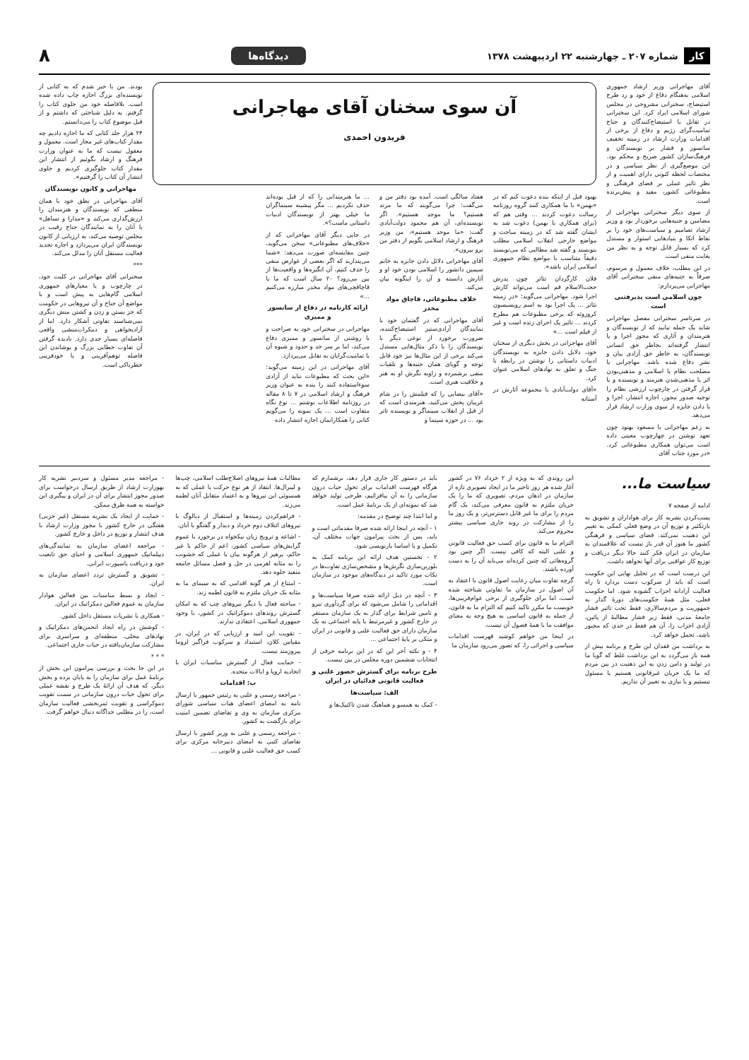کار شماره ۲۰۷ ـ چهارشنبه ۲۲ اردیبهشت ۱۳۷۸
دیدگاه‌ها
۸
آقای مهاجرانی وزیر ارشاد جمهوری اسلامی به‌هنگام دفاع از خود و رد طرح استیضاح، سخنرانی مشروحی در مجلس شورای اسلامی ایراد کرد. این سخنرانی در تقابل با استیضاح‌کنندگان و جناح تمامیت‌گرای رژیم و دفاع از برخی از اقدامات وزارت ارشاد در زمینه تخفیف سانسور و فشار بر نویسندگان و فرهنگ‌سازان کشور صریح و محکم بود. این موضع‌گیری از نظر سیاسی و در مختصات لحظه کنونی دارای اهمیت و از نظر تاثیر عملی بر فضای فرهنگی و مطبوعاتی کشور، مفید و پیش‌برنده است.
از سوی دیگر سخنرانی مهاجرانی از مضامین و جنبه‌هایی برخوردار بود و وزیر ارشاد تصامیم و سیاست‌های خود را بر نقاط اتکا و بنیادهایی استوار و مستدل کرد که بسیار قابل توجه و به نظر من بغایت منفی است.
در این مطلب، خلاف معمول و مرسوم، صرفاً به جنبه‌های منفی سخنرانی آقای مهاجرانی می‌پردازم:
چون اسلامی است پذیرفتنی است
در سرتاسر سخنرانی مفصل مهاجرانی شاید یک جمله نیابید که از نویسندگان و هنرمندان و آثاری که مجوز اجرا و یا انتشار گرفته‌اند بخاطر حق انسانی نویسندگان، به خاطر حق آزادی بیان و نشر دفاع شده باشد. مهاجرانی یا مصلحت نظام یا اسلامی و مذهبی‌بودن اثر یا مذهبی‌شدن هنرمند و نویسنده و یا قرار گرفتن در چارچوب ارزشی نظام را توجیه صدور مجوز، اجازه انتشار، اجرا و یا دادن جایزه از سوی وزارت ارشاد قرار می‌دهد.
به زعم مهاجرانی با مسعود بهنود چون تعهد نوشتن در چهارچوب معینی داده است می‌توان همکاری مطبوعاتی کرد. «در مورد جناب آقای
آن سوی سخنان آقای مهاجرانی
فریدون احمدی
بودند. من با خبر شدم که به کتابی از نویسنده‌ای بزرگ اجازه چاپ داده شده است. بلافاصله خود من جلوی کتاب را گرفتم. به دلیل شناختی که داشتم و از قبل موضوع کتاب را می‌دانستم.
۲۴ هزار جلد کتابی که ما اجازه دادیم چه مقدار کتاب‌های غیر مجاز است. معمول و معقول نیست که ما به عنوان وزارت فرهنگ و ارشاد بگوئیم از انتشار این مقدار کتاب جلوگیری کردیم و جلوی انتشار آن کتاب را گرفتیم».
مهاجرانی و کانون نویسندگان
آقای مهاجرانی در نطق خود با همان منطقی که نویسندگان و هنرمندان را ارزش‌گذاری می‌کند و «مدارا و تساهل» با آنان را به نمایندگان جناح رقیب در مجلس توصیه می‌کند، به ارزیابی از کانون نویسندگان ایران می‌پردازد و اجازه تجدید فعالیت مستقل آنان را مدلل می‌کند.
***
سخنرانی آقای مهاجرانی در کلیت خود، در چارچوب و یا معیارهای جمهوری اسلامی گام‌هایی به پیش است و با مواضع آن جناح و آن نیروهایی در حکومت که جز بستن و زدن و کشتن منش دیگری نمی‌شناسند تفاوتی آشکار دارد. اما از آزادیخواهی و دمکرات‌منشی واقعی فاصله‌ای بسیار جدی دارد. نادیده گرفتن آن تفاوت خطایی بزرگ و پوشاندن این فاصله توهم‌آفرینی و یا خودفریبی خطرناکی است.
بهنود قبل از اینکه بنده دعوت کنم که در «بهمن» با ما همکاری کنند گروه روزنامه رسالت دعوت کردند ... وقتی هم که (برای همکاری با بهمن) دعوت شد به ایشان گفته شد که در زمینه مباحث و مواضع خارجی انقلاب اسلامی مطلب بنویسند و گفته شد مطالبی که می‌نویسند دقیقاً متناسب با مواضع نظام جمهوری اسلامی ایران باشد».
فلان کارگردان تئاتر چون پدرش حجت‌الاسلام قم است می‌تواند کارش اجرا شود. مهاجرانی می‌گوید: «در زمینه تئاتر ... یک اجرا بود به اسم رویسیسون کروزوئه که برخی مطبوعات هم مطرح کردند ... تاثیر یک اجرای زنده است و غیر از فیلم است ...»
آقای مهاجرانی در بخش دیگری از سخنان خود، دلایل دادن جایزه به نویسندگان ادبیات داستانی را نوشتن در رابطه با جنگ و تعلق به نهادهای اسلامی عنوان کرد.
«آقای دولت‌آبادی با مجموعه آثارش در آستانه
هفتاد سالگی است. آمده بود دفتر من و می‌گفت: چرا می‌گویند که ما مرتد هستیم؟ ما موحد هستیم». اگر نویسنده‌ای، آن هم محمود دولت‌آبادی گفت: «ما موحد هستیم»، من وزیر فرهنگ و ارشاد اسلامی بگویم از دفتر من برو بیرون».
آقای مهاجرانی دلائل دادن جایزه به خانم سیمین دانشور را اسلامی بودن خود او و آثارش دانسته و آن را اینگونه بیان می‌کند.
خلاف مطبوعاتی، قاچاق مواد مخدر
آقای مهاجرانی که در گفتمان خود با نمایندگان آزادی‌ستیز استیضاح‌کننده، ضرورت برخورد از نوعی دیگر با نویسندگان را با ذکر مثال‌هایی مستدل می‌کند برخی از این مثال‌ها نیز خود قابل توجه و گویای همان جنبه‌ها و تلقیات منفی برشمرده و زاویه نگرش او به هنر و خلاقیت هنری است.
«آقای بیضایی را که فیلمش را در شام غریبان پخش می‌کنید، هنرمندی است که از قبل از انقلاب سینماگر و نویسنده تاتر بود ... در حوزه سینما و
... ما هنرمندانی را که از قبل بوده‌اند حذف نکردیم ... مگر پیشینه سینماگران ما خیلی بهتر از نویسندگان ادبیات داستانی ماست؟».
در جایی دیگر آقای مهاجرانی که از «خلاف‌های مطبوعاتی» سخن می‌گوید، چنین مقایسه‌ای صورت می‌دهد: «شما می‌پندارید که اگر بعضی از عوارض منفی را حذف کنیم، آن انگیزه‌ها و واقعیت‌ها از بین می‌رود؟ ۲۰ سال است که ما با قاچاقچی‌های مواد مخدر مبارزه می‌کنیم ...»
ارائه کارنامه در دفاع از سانسور و ممیزی
مهاجرانی در سخنرانی خود به صراحت و با روشنی از سانسور و ممیزی دفاع می‌کند، اما بر سر حد و حدود و شیوه آن با تمامیت‌گرایان به تقابل می‌پردازد.
آقای مهاجرانی در این زمینه می‌گوید: «این بحث که مطبوعات نباید از آزادی سوءاستفاده کنند را بنده به عنوان وزیر فرهنگ و ارشاد اسلامی در ۷ تا ۸ مقاله در روزنامه اطلاعات نوشتم ... نوع نگاه متفاوت است ... یک نمونه را می‌گویم کتابی را همکارانمان اجازه انتشار داده
سیاست ما...
ادامه از صفحه ۷
پست‌کردن نشریه کار برای هواداران و تشویق به بازتکثیر و توزیع آن در وضع فعلی کمکی به تغییر این ذهنیت نمی‌کند. فضای سیاسی و فرهنگی کشور ما هنوز آن قدر باز نیست که علاقمندان به سازمان در ایران فکر کنند حالا دیگر دریافت و توزیع کار عواقبی برای آنها نخواهد داشت.
این درست است که در تحلیل نهایی این حکومت است که باید از سرکوب دست بردارد تا راه فعالیت آزادانه احزاب گشوده شود. اما حکومت فعلی، مثل همهٔ حکومت‌های دوره‌ٔ گذار به جمهوریت و مردم‌سالاری، فقط تحت تاثیر فشار جامعهٔ مدنی، فقط زیر فشار مطالبهٔ از پائین، آزادی احزاب را، آن هم فقط در حدی که مجبور باشد، تحمل خواهد کرد.
به برداشت من فقدان این طرح و برنامه بیش از همه باز می‌گردد به این برداشت غلط که گویا ما در تولید و دامن زدن به این ذهنیت در بین مردم که ما یک جریان غیرقانونی هستیم یا مسئول نیستیم و یا نیازی به تغییر آن نداریم.
این روندی که به ویژه از ۲ خرداد ۷۶ در کشور آغاز شده هر روز تاخیر ما در ایجاد تصویری تازه از سازمان در اذهان مردم، تصویری که ما را یک جریان ملتزم به قانون معرفی می‌کند، یک گام مردم را برای ما غیر قابل دسترس‌تر، و یک روز ما را از مشارکت در روند جاری سیاسی بیشتر محروم می‌کند.
التزام ما به قانون برای کسب حق فعالیت قانونی و علنی البته که کافی نیست. اگر چنین بود گروه‌هائی که چنین کرده‌اند می‌باید آن را به دست آورده باشند.
گرچه تفاوت میان رعایت اصول قانون با اعتقاد به آن اصول در سازمان ما تفاوتی شناخته شده است، اما برای جلوگیری از برخی عوام‌فریبی‌ها، خوبست ما مکرر تاکید کنیم که التزام ما به قانون، از جمله به قانون اساسی به هیچ وجه به معنای موافقت ما با همهٔ فصول آن نیست.
در اینجا من خواهم کوشید فهرست اقدامات سیاسی و اجرائی را، که تصور می‌رود سازمان ما
باید در دستور کار جاری قرار دهد، برشمارم که هرگاه فهرست اقدامات برای تحول حیات درون سازمانی را به آن بیافزائیم، طرحی تولید خواهد شد که نمونه‌ای از یک برنامهٔ عمل است.
و اما ابتدا چند توضیح در مقدمه:
۱ - آنچه در اینجا ارائه شده صرفا مقدماتی است و باید، پس از بحث پیرامون جهات مختلف آن، تکمیل و یا اساسا بازنویسی شود.
۲ - نخستین هدف ارائه این برنامه کمک به بلورین‌سازی نگرش‌ها و مشخص‌سازی تفاوت‌ها در نکات مورد تاکید در دیدگاه‌های موجود در سازمان است.
۳ - آنچه در ذیل ارائه شده صرفا سیاست‌ها و اقداماتی را شامل می‌شود که برای گردآوری نیرو و تامین شرایط برای گذار به یک سازمان مستقر در خارج کشور و غیرمرتبط با پایه اجتماعی به یک سازمان دارای حق فعالیت علنی و قانونی در ایران و متکی بر پایهٔ اجتماعی ...
۴ - و نکته آخر این که در این برنامه حرفی از انتخابات ششمین دوره مجلس در بین نیست.
طرح برنامه برای گسترش حضور علنی و فعالیت قانونی فدائیان در ایران
الف: سیاست‌ها
- کمک به همسو و هماهنگ شدن تاکتیک‌ها و
مطالبات همهٔ نیروهای اصلاح‌طلب اسلامی، چپ‌ها و لیبرال‌ها. انتقاد از هر نوع حرکت یا عملی که به همسوئی این نیروها و به اعتماد متقابل آنان لطمه می‌زند.
- فراهم‌کردن زمینه‌ها و استقبال از دیالوگ با نیروهای ائتلاف دوم خرداد و دیدار و گفتگو با آنان.
- اشاعه و ترویج زبان نیکخواه در برخورد با عموم گرایش‌های سیاسی کشور، اعم از حاکم یا غیر حاکم، پرهیز از هرگونه بیان یا عملی که خشونت را به مثابه اهرمی در حل و فصل مسائل جامعه منفید جلوه دهد.
- امتناع از هر گونه اقدامی که به سیمای ما به مثابه یک جریان ملتزم به قانون لطمه زند.
- مباحثه فعال با دیگر نیروهای چپ که به امکان گسترش روندهای دموکراتیک در کشور، با وجود جمهوری اسلامی، اعتقادی ندارند.
- تقویت این امید و ارزیابی که در ایران، در مقیاس کلان، استبداد و سرکوب فراگیر لزوما پیروزمند نیست.
- حمایت فعال از گسترش مناسبات ایران با اتحادیه اروپا و ایالات متحده.
ب: اقدامات
- مراجعه رسمی و علنی به رئیس جمهور با ارسال نامه به امضای اعضای هیات سیاسی شورای مرکزی سازمان به وی و تقاضای تضمین امنیت برای بازگشت به کشور.
- مراجعه رسمی و علنی به وزیر کشور با ارسال تقاضای کتبی به امضای دبیرخانه مرکزی برای کسب حق فعالیت علنی و قانونی ...
- مراجعه مدیر مسئول و سردبیر نشریه کار بهوزارت ارشاد از طریق ارسال درخواست برای صدور مجوز انتشار برای آن در ایران و پیگیری این خواسته به همه طرق ممکن.
- حمایت از ایجاد یک نشریه مستقل (غیر حزبی) هفتگی در خارج کشور با مجوز وزارت ارشاد با هدف انتشار و توزیع در داخل و خارج کشور.
- مراجعه اعضای سازمان به نمایندگی‌های دیپلماتیک جمهوری اسلامی و احیای حق تابعیت خود و دریافت پاسپورت ایرانی.
- تشویق و گسترش تردد اعضای سازمان به ایران.
- ایجاد و بسط مناسبات بین فعالین هوادار سازمان به عموم فعالین دمکراتیک در ایران.
- همکاری با نشریات مستقل داخل کشور.
- کوشش در راه ایجاد انجمن‌های دمکراتیک و نهادهای محلی، منطقه‌ای و سراسری برای مشارکت سازمان‌یافته در حیات جاری اجتماعی.
* * *
در این جا بحث و بررسی پیرامون این بخش از برنامهٔ عمل برای سازمان را به پایان برده و بخش دیگر، که هدف آن ارائهٔ یک طرح و نقشه عملی برای تحول حیات درون سازمانی در سمت تقویت دموکراسی و تقویت ثمربخشی فعالیت سازمان است، را در مطلبی جداگانه دنبال خواهم گرفت.